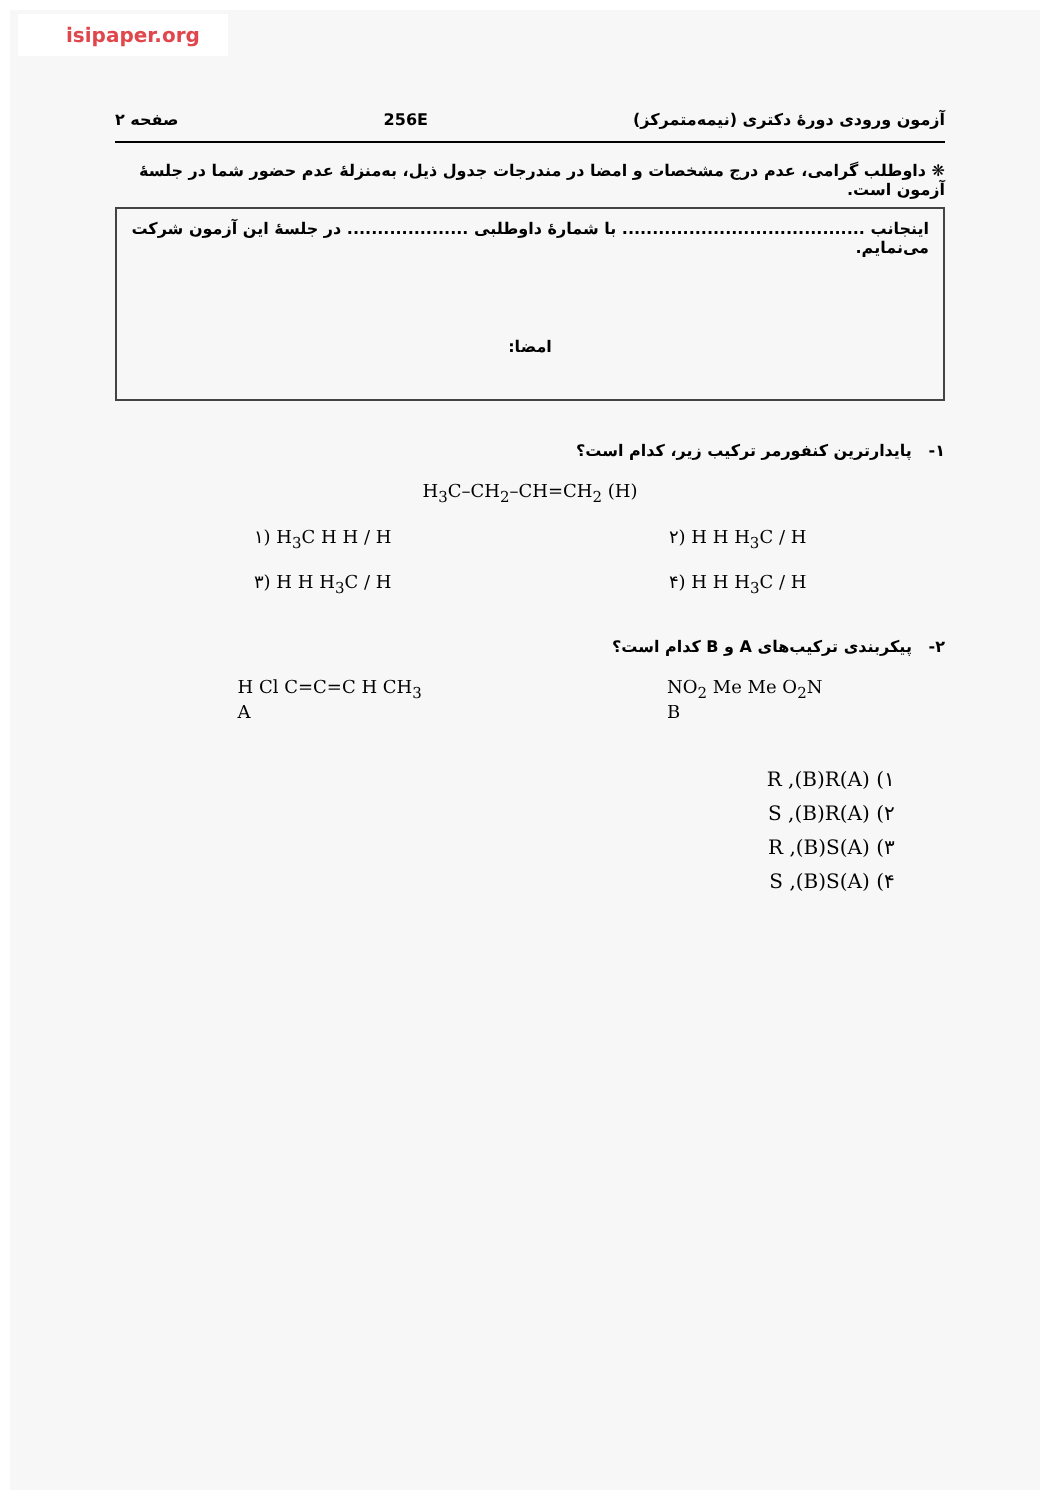isipaper.org
آزمون ورودی دورهٔ دکتری (نیمه‌متمرکز) 256E صفحه ۲
❋ داوطلب گرامی، عدم درج مشخصات و امضا در مندرجات جدول ذیل، به‌منزلهٔ عدم حضور شما در جلسهٔ آزمون است.
اینجانب ........................................ با شمارهٔ داوطلبی .................... در جلسهٔ این آزمون شرکت می‌نمایم.
امضا:
۱- پایدارترین کنفورمر ترکیب زیر، کدام است؟
H<sub>3</sub>C–CH<sub>2</sub>–CH=CH<sub>2</sub> (H)
۱) H<sub>3</sub>C H H / H ۲) H H H<sub>3</sub>C / H
۳) H H H<sub>3</sub>C / H ۴) H H H<sub>3</sub>C / H
۲- پیکربندی ترکیب‌های A و B کدام است؟
H Cl C=C=C H CH<sub>3</sub>
A NO<sub>2</sub> Me Me O<sub>2</sub>N
B
۱) (A)R ,(B)R
۲) (A)S ,(B)R
۳) (A)R ,(B)S
۴) (A)S ,(B)S